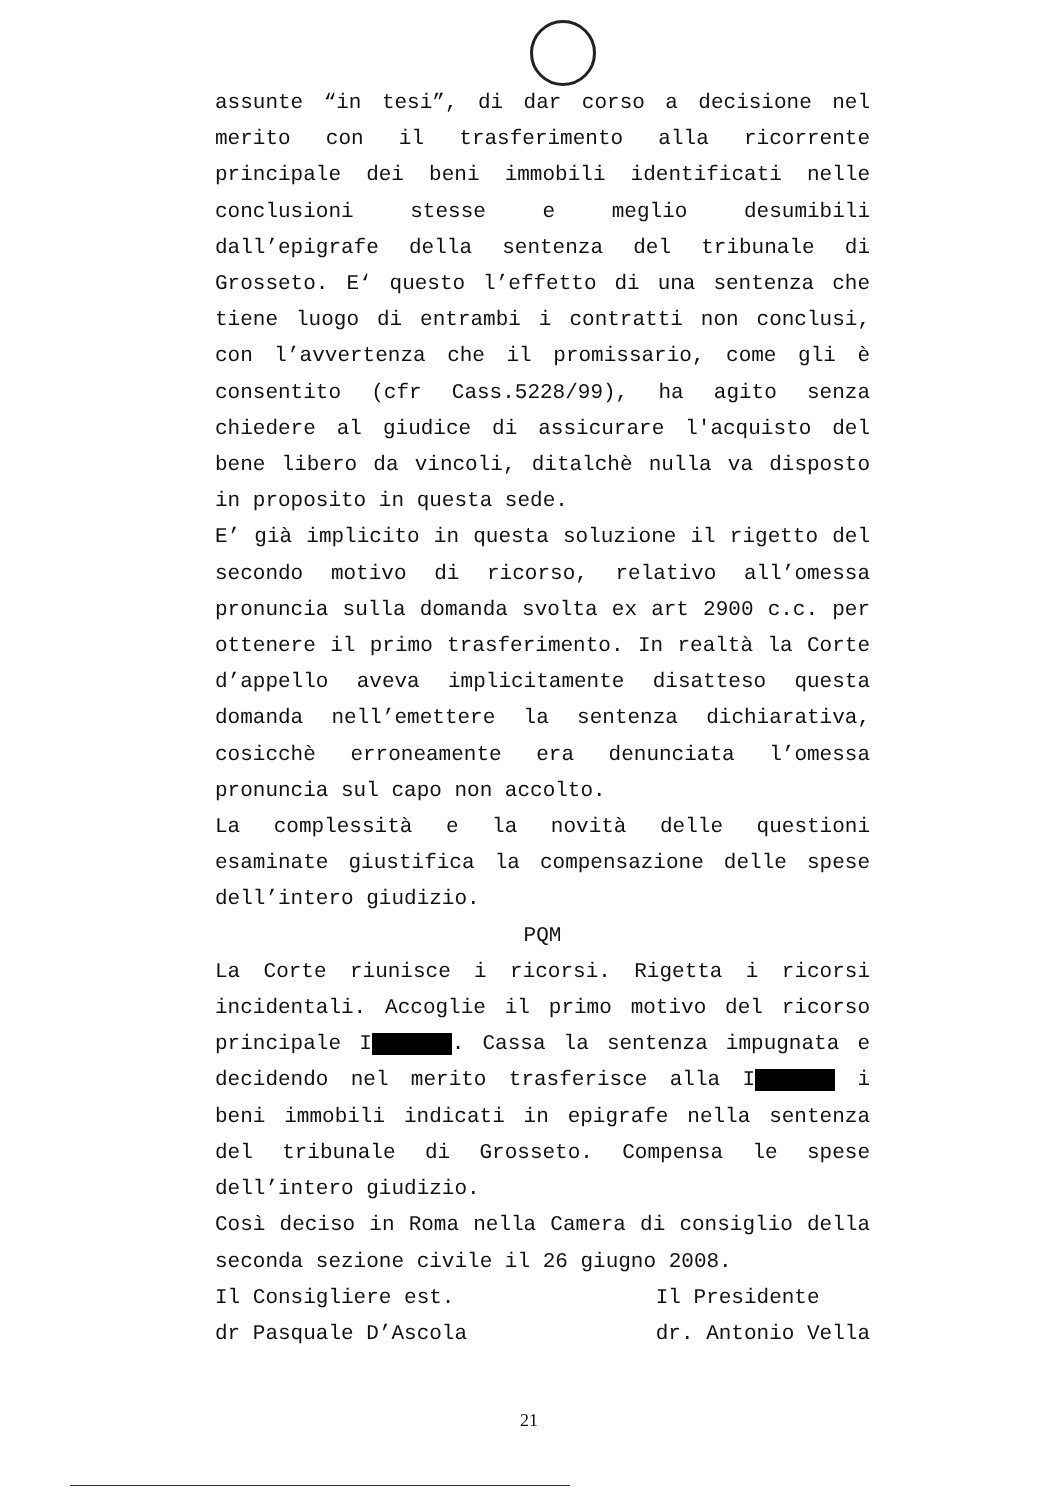assunte “in tesi”, di dar corso a decisione nel merito con il trasferimento alla ricorrente principale dei beni immobili identificati nelle conclusioni stesse e meglio desumibili dall’epigrafe della sentenza del tribunale di Grosseto. E‘ questo l’effetto di una sentenza che tiene luogo di entrambi i contratti non conclusi, con l’avvertenza che il promissario, come gli è consentito (cfr Cass.5228/99), ha agito senza chiedere al giudice di assicurare l'acquisto del bene libero da vincoli, ditalchè nulla va disposto in proposito in questa sede.
E’ già implicito in questa soluzione il rigetto del secondo motivo di ricorso, relativo all’omessa pronuncia sulla domanda svolta ex art 2900 c.c. per ottenere il primo trasferimento. In realtà la Corte d’appello aveva implicitamente disatteso questa domanda nell’emettere la sentenza dichiarativa, cosicchè erroneamente era denunciata l’omessa pronuncia sul capo non accolto.
La complessità e la novità delle questioni esaminate giustifica la compensazione delle spese dell’intero giudizio.
PQM
La Corte riunisce i ricorsi. Rigetta i ricorsi incidentali. Accoglie il primo motivo del ricorso principale I . Cassa la sentenza impugnata e decidendo nel merito trasferisce alla I i beni immobili indicati in epigrafe nella sentenza del tribunale di Grosseto. Compensa le spese dell’intero giudizio.
Così deciso in Roma nella Camera di consiglio della seconda sezione civile il 26 giugno 2008.
Il Consigliere est.
dr Pasquale D’Ascola
Il Presidente
dr. Antonio Vella
21